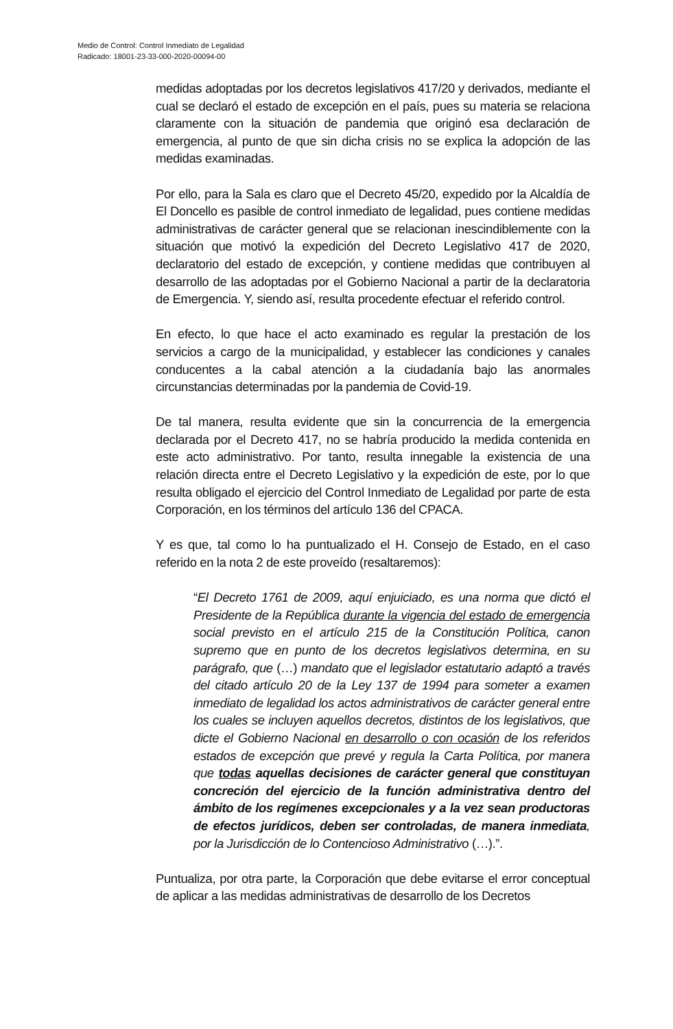Medio de Control: Control Inmediato de Legalidad
Radicado: 18001-23-33-000-2020-00094-00
medidas adoptadas por los decretos legislativos 417/20 y derivados, mediante el cual se declaró el estado de excepción en el país, pues su materia se relaciona claramente con la situación de pandemia que originó esa declaración de emergencia, al punto de que sin dicha crisis no se explica la adopción de las medidas examinadas.
Por ello, para la Sala es claro que el Decreto 45/20, expedido por la Alcaldía de El Doncello es pasible de control inmediato de legalidad, pues contiene medidas administrativas de carácter general que se relacionan inescindiblemente con la situación que motivó la expedición del Decreto Legislativo 417 de 2020, declaratorio del estado de excepción, y contiene medidas que contribuyen al desarrollo de las adoptadas por el Gobierno Nacional a partir de la declaratoria de Emergencia. Y, siendo así, resulta procedente efectuar el referido control.
En efecto, lo que hace el acto examinado es regular la prestación de los servicios a cargo de la municipalidad, y establecer las condiciones y canales conducentes a la cabal atención a la ciudadanía bajo las anormales circunstancias determinadas por la pandemia de Covid-19.
De tal manera, resulta evidente que sin la concurrencia de la emergencia declarada por el Decreto 417, no se habría producido la medida contenida en este acto administrativo. Por tanto, resulta innegable la existencia de una relación directa entre el Decreto Legislativo y la expedición de este, por lo que resulta obligado el ejercicio del Control Inmediato de Legalidad por parte de esta Corporación, en los términos del artículo 136 del CPACA.
Y es que, tal como lo ha puntualizado el H. Consejo de Estado, en el caso referido en la nota 2 de este proveído (resaltaremos):
“El Decreto 1761 de 2009, aquí enjuiciado, es una norma que dictó el Presidente de la República durante la vigencia del estado de emergencia social previsto en el artículo 215 de la Constitución Política, canon supremo que en punto de los decretos legislativos determina, en su parágrafo, que (…) mandato que el legislador estatutario adaptó a través del citado artículo 20 de la Ley 137 de 1994 para someter a examen inmediato de legalidad los actos administrativos de carácter general entre los cuales se incluyen aquellos decretos, distintos de los legislativos, que dicte el Gobierno Nacional en desarrollo o con ocasión de los referidos estados de excepción que prevé y regula la Carta Política, por manera que todas aquellas decisiones de carácter general que constituyan concreción del ejercicio de la función administrativa dentro del ámbito de los regímenes excepcionales y a la vez sean productoras de efectos jurídicos, deben ser controladas, de manera inmediata, por la Jurisdicción de lo Contencioso Administrativo (…).”.
Puntualiza, por otra parte, la Corporación que debe evitarse el error conceptual de aplicar a las medidas administrativas de desarrollo de los Decretos